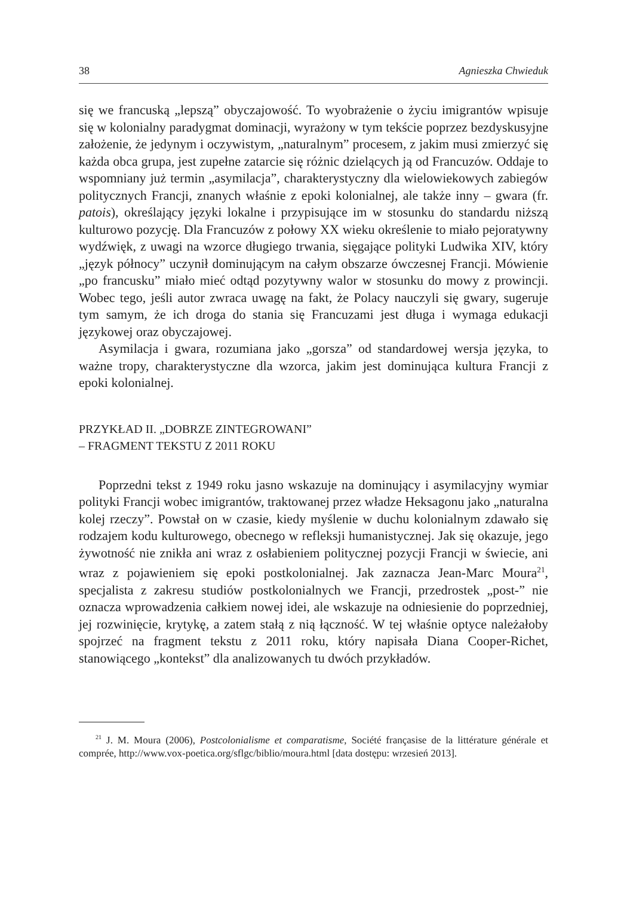38 Agnieszka Chwieduk
się we francuską „lepszą” obyczajowość. To wyobrażenie o życiu imigrantów wpisuje się w kolonialny paradygmat dominacji, wyrażony w tym tekście poprzez bezdyskusyjne założenie, że jedynym i oczywistym, „naturalnym” procesem, z jakim musi zmierzyć się każda obca grupa, jest zupełne zatarcie się różnic dzielących ją od Francuzów. Oddaje to wspomniany już termin „asymilacja”, charakterystyczny dla wielowiekowych zabiegów politycznych Francji, znanych właśnie z epoki kolonialnej, ale także inny – gwara (fr. patois), określający języki lokalne i przypisujące im w stosunku do standardu niższą kulturowo pozycję. Dla Francuzów z połowy XX wieku określenie to miało pejoratywny wydźwięk, z uwagi na wzorce długiego trwania, sięgające polityki Ludwika XIV, który „język północy” uczynił dominującym na całym obszarze ówczesnej Francji. Mówienie „po francusku” miało mieć odtąd pozytywny walor w stosunku do mowy z prowincji. Wobec tego, jeśli autor zwraca uwagę na fakt, że Polacy nauczyli się gwary, sugeruje tym samym, że ich droga do stania się Francuzami jest długa i wymaga edukacji językowej oraz obyczajowej.
Asymilacja i gwara, rozumiana jako „gorsza” od standardowej wersja języka, to ważne tropy, charakterystyczne dla wzorca, jakim jest dominująca kultura Francji z epoki kolonialnej.
PRZYKŁAD II. „DOBRZE ZINTEGROWANI”
– FRAGMENT TEKSTU Z 2011 ROKU
Poprzedni tekst z 1949 roku jasno wskazuje na dominujący i asymilacyjny wymiar polityki Francji wobec imigrantów, traktowanej przez władze Heksagonu jako „naturalna kolej rzeczy”. Powstał on w czasie, kiedy myślenie w duchu kolonialnym zdawało się rodzajem kodu kulturowego, obecnego w refleksji humanistycznej. Jak się okazuje, jego żywotność nie znikła ani wraz z osłabieniem politycznej pozycji Francji w świecie, ani wraz z pojawieniem się epoki postkolonialnej. Jak zaznacza Jean-Marc Moura<sup>21</sup>, specjalista z zakresu studiów postkolonialnych we Francji, przedrostek „post-” nie oznacza wprowadzenia całkiem nowej idei, ale wskazuje na odniesienie do poprzedniej, jej rozwinięcie, krytykę, a zatem stałą z nią łączność. W tej właśnie optyce należałoby spojrzeć na fragment tekstu z 2011 roku, który napisała Diana Cooper-Richet, stanowiącego „kontekst” dla analizowanych tu dwóch przykładów.
<sup>21</sup> J. M. Moura (2006), Postcolonialisme et comparatisme, Société françasise de la littérature générale et comprée, http://www.vox-poetica.org/sflgc/biblio/moura.html [data dostępu: wrzesień 2013].